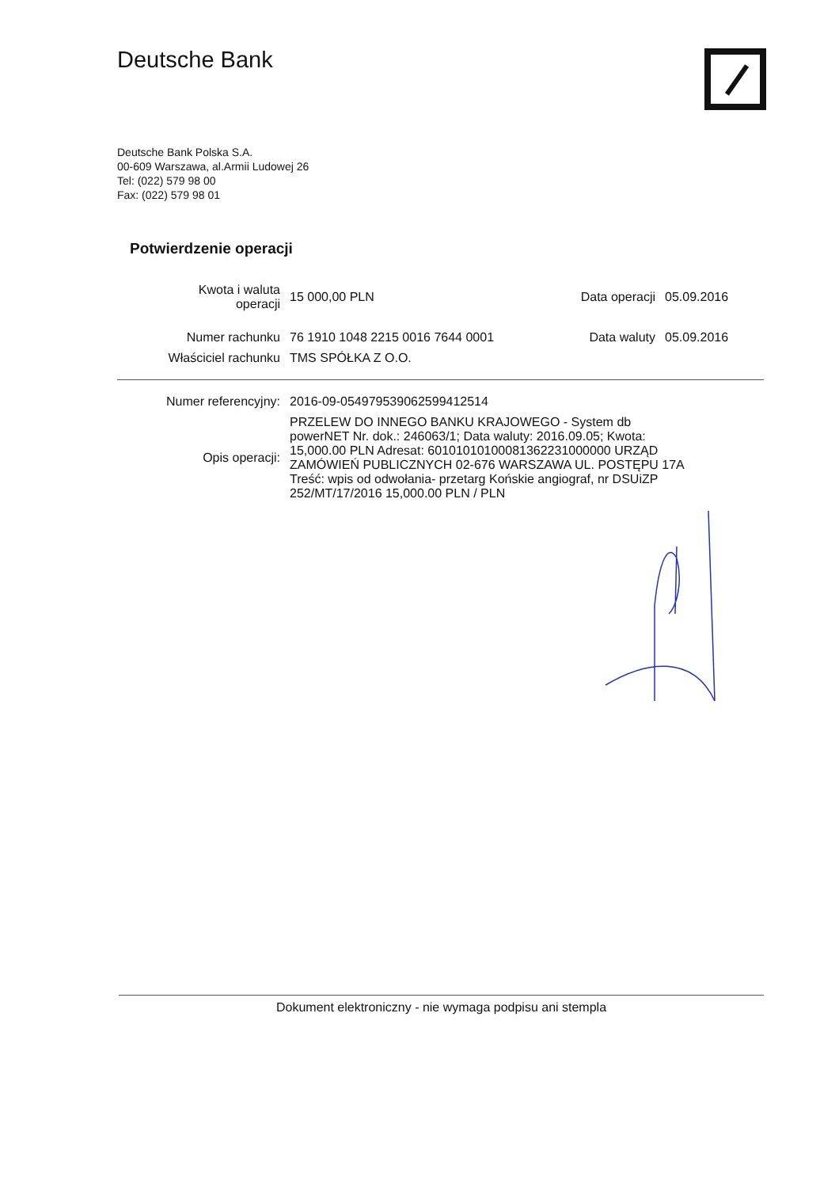Deutsche Bank
Deutsche Bank Polska S.A.
00-609 Warszawa, al.Armii Ludowej 26
Tel: (022) 579 98 00
Fax: (022) 579 98 01
Potwierdzenie operacji
| Kwota i waluta operacji | 15 000,00 PLN | Data operacji | 05.09.2016 |
| Numer rachunku | 76 1910 1048 2215 0016 7644 0001 | Data waluty | 05.09.2016 |
| Właściciel rachunku | TMS SPÓŁKA Z O.O. | | |
| Numer referencyjny: | 2016-09-054979539062599412514 |
| Opis operacji: | PRZELEW DO INNEGO BANKU KRAJOWEGO - System db powerNET Nr. dok.: 246063/1; Data waluty: 2016.09.05; Kwota: 15,000.00 PLN Adresat: 60101010100081362231000000 URZĄD ZAMÓWIEŃ PUBLICZNYCH 02-676 WARSZAWA UL. POSTĘPU 17A Treść: wpis od odwołania- przetarg Końskie angiograf, nr DSUiZP 252/MT/17/2016 15,000.00 PLN / PLN |
Dokument elektroniczny - nie wymaga podpisu ani stempla